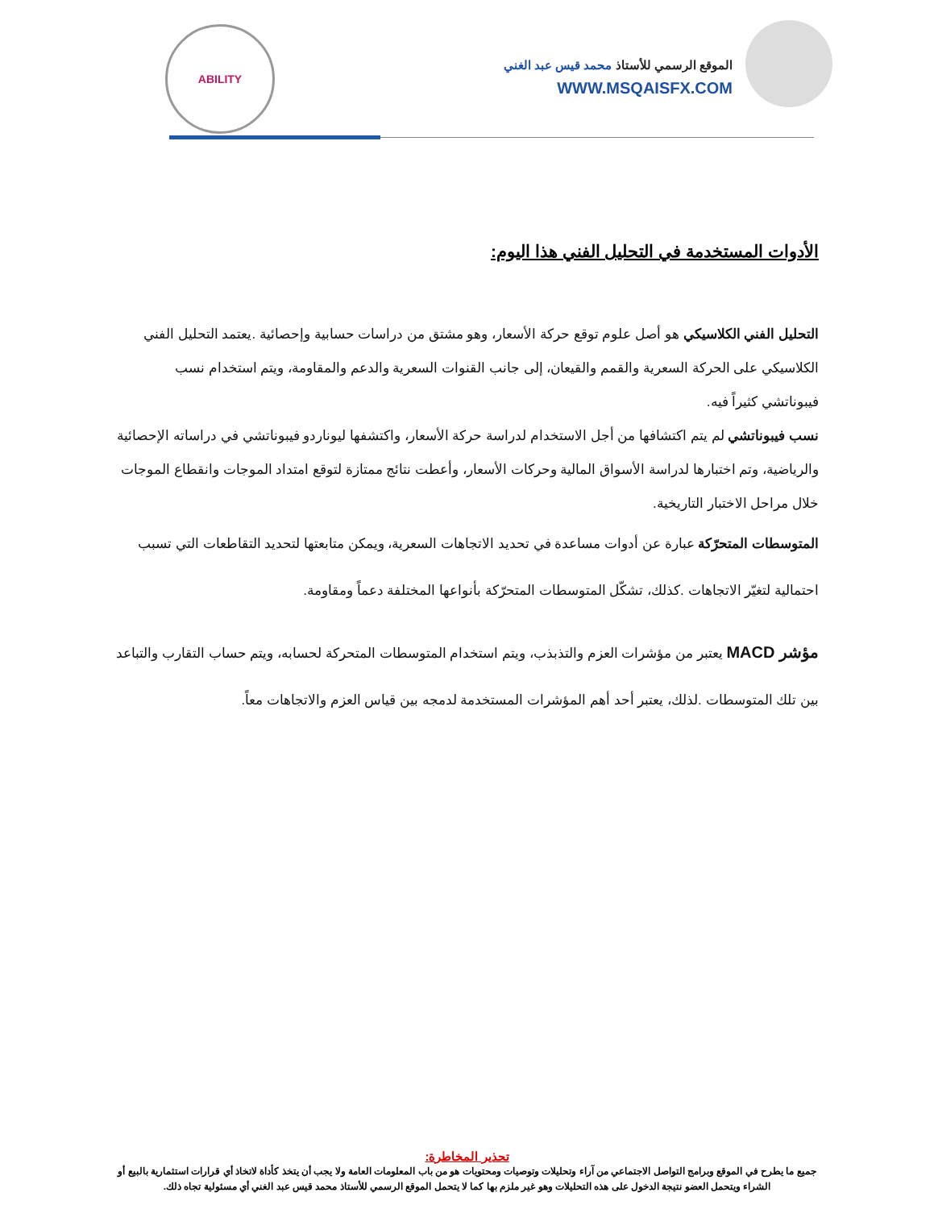الموقع الرسمي للأستاذ محمد قيس عبد الغني
WWW.MSQAISFX.COM
ABILITY
الأدوات المستخدمة في التحليل الفني هذا اليوم:
التحليل الفني الكلاسيكي هو أصل علوم توقع حركة الأسعار، وهو مشتق من دراسات حسابية وإحصائية .يعتمد التحليل الفني الكلاسيكي على الحركة السعرية والقمم والقيعان، إلى جانب القنوات السعرية والدعم والمقاومة، ويتم استخدام نسب فيبوناتشي كثيراً فيه.
نسب فيبوناتشي لم يتم اكتشافها من أجل الاستخدام لدراسة حركة الأسعار، واكتشفها ليوناردو فيبوناتشي في دراساته الإحصائية والرياضية، وتم اختبارها لدراسة الأسواق المالية وحركات الأسعار، وأعطت نتائج ممتازة لتوقع امتداد الموجات وانقطاع الموجات خلال مراحل الاختبار التاريخية.
المتوسطات المتحرّكة عبارة عن أدوات مساعدة في تحديد الاتجاهات السعرية، ويمكن متابعتها لتحديد التقاطعات التي تسبب احتمالية لتغيّر الاتجاهات .كذلك، تشكّل المتوسطات المتحرّكة بأنواعها المختلفة دعماً ومقاومة.
مؤشر MACD يعتبر من مؤشرات العزم والتذبذب، ويتم استخدام المتوسطات المتحركة لحسابه، ويتم حساب التقارب والتباعد بين تلك المتوسطات .لذلك، يعتبر أحد أهم المؤشرات المستخدمة لدمجه بين قياس العزم والاتجاهات معاً.
تحذير المخاطرة:
جميع ما يطرح في الموقع وبرامج التواصل الاجتماعي من آراء وتحليلات وتوصيات ومحتويات هو من باب المعلومات العامة ولا يجب أن يتخذ كأداة لاتخاذ أي قرارات استثمارية بالبيع أو الشراء ويتحمل العضو نتيجة الدخول على هذه التحليلات وهو غير ملزم بها كما لا يتحمل الموقع الرسمي للأستاذ محمد قيس عبد الغني أي مسئولية تجاه ذلك.